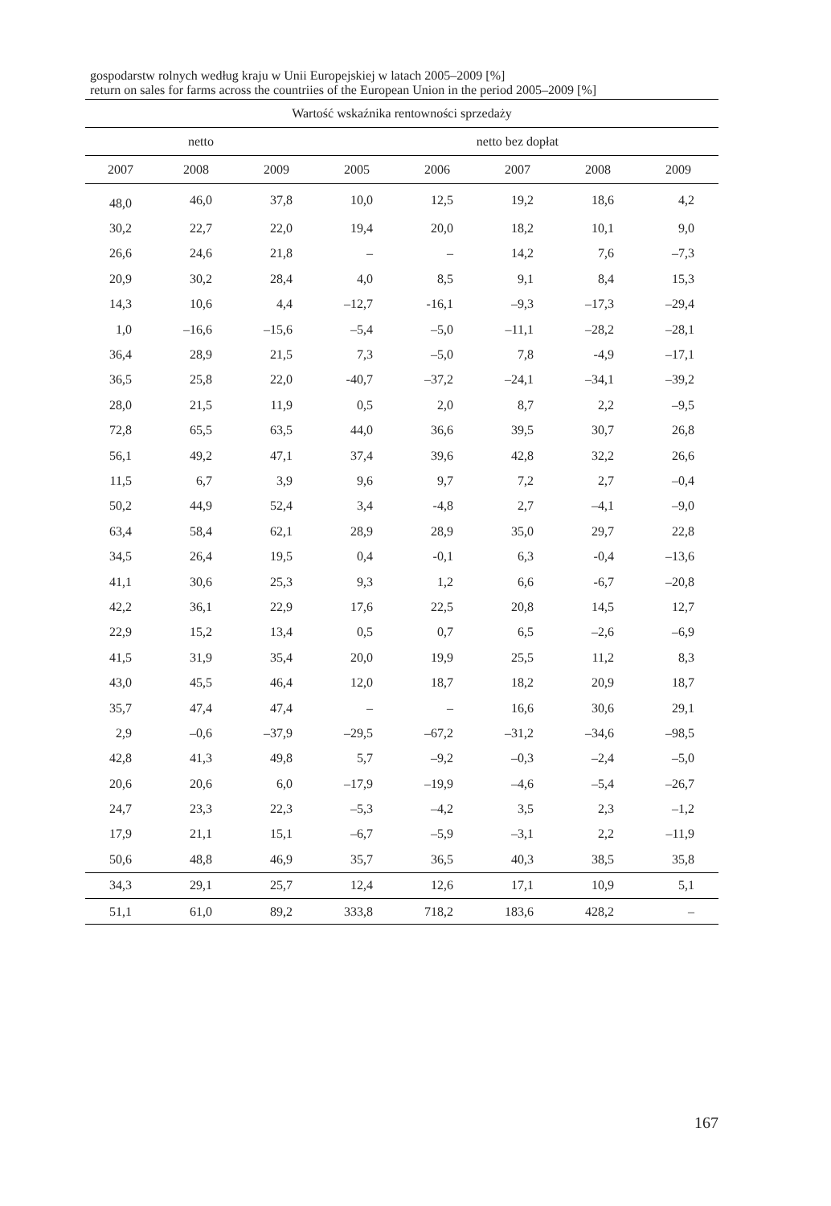gospodarstw rolnych według kraju w Unii Europejskiej w latach 2005–2009 [%]
return on sales for farms across the countriies of the European Union in the period 2005–2009 [%]
| Wartość wskaźnika rentowności sprzedaży | | | | | | | |
| --- | --- | --- | --- | --- | --- | --- | --- |
| netto | | | netto bez dopłat | | | | |
| 2007 | 2008 | 2009 | 2005 | 2006 | 2007 | 2008 | 2009 |
| 48,0 | 46,0 | 37,8 | 10,0 | 12,5 | 19,2 | 18,6 | 4,2 |
| 30,2 | 22,7 | 22,0 | 19,4 | 20,0 | 18,2 | 10,1 | 9,0 |
| 26,6 | 24,6 | 21,8 | – | – | 14,2 | 7,6 | –7,3 |
| 20,9 | 30,2 | 28,4 | 4,0 | 8,5 | 9,1 | 8,4 | 15,3 |
| 14,3 | 10,6 | 4,4 | –12,7 | -16,1 | –9,3 | –17,3 | –29,4 |
| 1,0 | –16,6 | –15,6 | –5,4 | –5,0 | –11,1 | –28,2 | –28,1 |
| 36,4 | 28,9 | 21,5 | 7,3 | –5,0 | 7,8 | -4,9 | –17,1 |
| 36,5 | 25,8 | 22,0 | -40,7 | –37,2 | –24,1 | –34,1 | –39,2 |
| 28,0 | 21,5 | 11,9 | 0,5 | 2,0 | 8,7 | 2,2 | –9,5 |
| 72,8 | 65,5 | 63,5 | 44,0 | 36,6 | 39,5 | 30,7 | 26,8 |
| 56,1 | 49,2 | 47,1 | 37,4 | 39,6 | 42,8 | 32,2 | 26,6 |
| 11,5 | 6,7 | 3,9 | 9,6 | 9,7 | 7,2 | 2,7 | –0,4 |
| 50,2 | 44,9 | 52,4 | 3,4 | -4,8 | 2,7 | –4,1 | –9,0 |
| 63,4 | 58,4 | 62,1 | 28,9 | 28,9 | 35,0 | 29,7 | 22,8 |
| 34,5 | 26,4 | 19,5 | 0,4 | -0,1 | 6,3 | -0,4 | –13,6 |
| 41,1 | 30,6 | 25,3 | 9,3 | 1,2 | 6,6 | -6,7 | –20,8 |
| 42,2 | 36,1 | 22,9 | 17,6 | 22,5 | 20,8 | 14,5 | 12,7 |
| 22,9 | 15,2 | 13,4 | 0,5 | 0,7 | 6,5 | –2,6 | –6,9 |
| 41,5 | 31,9 | 35,4 | 20,0 | 19,9 | 25,5 | 11,2 | 8,3 |
| 43,0 | 45,5 | 46,4 | 12,0 | 18,7 | 18,2 | 20,9 | 18,7 |
| 35,7 | 47,4 | 47,4 | – | – | 16,6 | 30,6 | 29,1 |
| 2,9 | –0,6 | –37,9 | –29,5 | –67,2 | –31,2 | –34,6 | –98,5 |
| 42,8 | 41,3 | 49,8 | 5,7 | –9,2 | –0,3 | –2,4 | –5,0 |
| 20,6 | 20,6 | 6,0 | –17,9 | –19,9 | –4,6 | –5,4 | –26,7 |
| 24,7 | 23,3 | 22,3 | –5,3 | –4,2 | 3,5 | 2,3 | –1,2 |
| 17,9 | 21,1 | 15,1 | –6,7 | –5,9 | –3,1 | 2,2 | –11,9 |
| 50,6 | 48,8 | 46,9 | 35,7 | 36,5 | 40,3 | 38,5 | 35,8 |
| 34,3 | 29,1 | 25,7 | 12,4 | 12,6 | 17,1 | 10,9 | 5,1 |
| 51,1 | 61,0 | 89,2 | 333,8 | 718,2 | 183,6 | 428,2 | – |
167